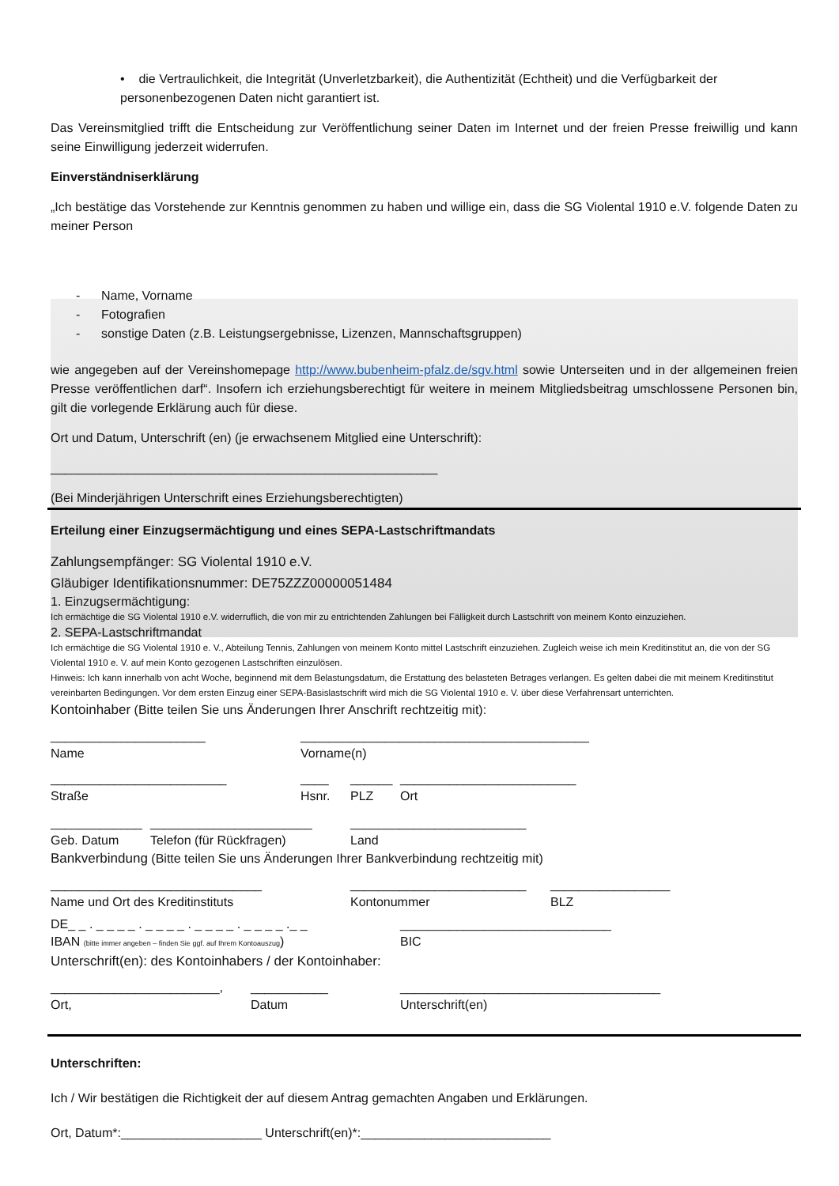• die Vertraulichkeit, die Integrität (Unverletzbarkeit), die Authentizität (Echtheit) und die Verfügbarkeit der personenbezogenen Daten nicht garantiert ist.
Das Vereinsmitglied trifft die Entscheidung zur Veröffentlichung seiner Daten im Internet und der freien Presse freiwillig und kann seine Einwilligung jederzeit widerrufen.
Einverständniserklärung
„Ich bestätige das Vorstehende zur Kenntnis genommen zu haben und willige ein, dass die SG Violental 1910 e.V. folgende Daten zu meiner Person
- Name, Vorname
- Fotografien
- sonstige Daten (z.B. Leistungsergebnisse, Lizenzen, Mannschaftsgruppen)
wie angegeben auf der Vereinshomepage http://www.bubenheim-pfalz.de/sgv.html sowie Unterseiten und in der allgemeinen freien Presse veröffentlichen darf“. Insofern ich erziehungsberechtigt für weitere in meinem Mitgliedsbeitrag umschlossene Personen bin, gilt die vorlegende Erklärung auch für diese.
Ort und Datum, Unterschrift (en) (je erwachsenem Mitglied eine Unterschrift):
_______________________________________________________
(Bei Minderjährigen Unterschrift eines Erziehungsberechtigten)
Erteilung einer Einzugsermächtigung und eines SEPA-Lastschriftmandats
Zahlungsempfänger: SG Violental 1910 e.V.
Gläubiger Identifikationsnummer: DE75ZZZ00000051484
1. Einzugsermächtigung:
Ich ermächtige die SG Violental 1910 e.V. widerruflich, die von mir zu entrichtenden Zahlungen bei Fälligkeit durch Lastschrift von meinem Konto einzuziehen.
2. SEPA-Lastschriftmandat
Ich ermächtige die SG Violental 1910 e. V., Abteilung Tennis, Zahlungen von meinem Konto mittel Lastschrift einzuziehen. Zugleich weise ich mein Kreditinstitut an, die von der SG Violental 1910 e. V. auf mein Konto gezogenen Lastschriften einzulösen.
Hinweis: Ich kann innerhalb von acht Woche, beginnend mit dem Belastungsdatum, die Erstattung des belasteten Betrages verlangen. Es gelten dabei die mit meinem Kreditinstitut vereinbarten Bedingungen. Vor dem ersten Einzug einer SEPA-Basislastschrift wird mich die SG Violental 1910 e. V. über diese Verfahrensart unterrichten.
Kontoinhaber (Bitte teilen Sie uns Änderungen Ihrer Anschrift rechtzeitig mit):
______________________ _________________________________________
Name Vorname(n)
_________________________ ____ ______ _________________________
Straße Hsnr. PLZ Ort
_____________ _______________________ _________________________
Geb. Datum Telefon (für Rückfragen) Land
Bankverbindung (Bitte teilen Sie uns Änderungen Ihrer Bankverbindung rechtzeitig mit)
______________________________ _________________________ _________________
Name und Ort des Kreditinstituts Kontonummer BLZ
DE_ _ . _ _ _ _ . _ _ _ _ . _ _ _ _ . _ _ _ _ ._ _ ______________________________
IBAN (bitte immer angeben – finden Sie ggf. auf Ihrem Kontoauszug) BIC
Unterschrift(en): des Kontoinhabers / der Kontoinhaber:
________________________, ___________ _____________________________________
Ort, Datum Unterschrift(en)
Unterschriften:
Ich / Wir bestätigen die Richtigkeit der auf diesem Antrag gemachten Angaben und Erklärungen.
Ort, Datum*:____________________ Unterschrift(en)*:___________________________